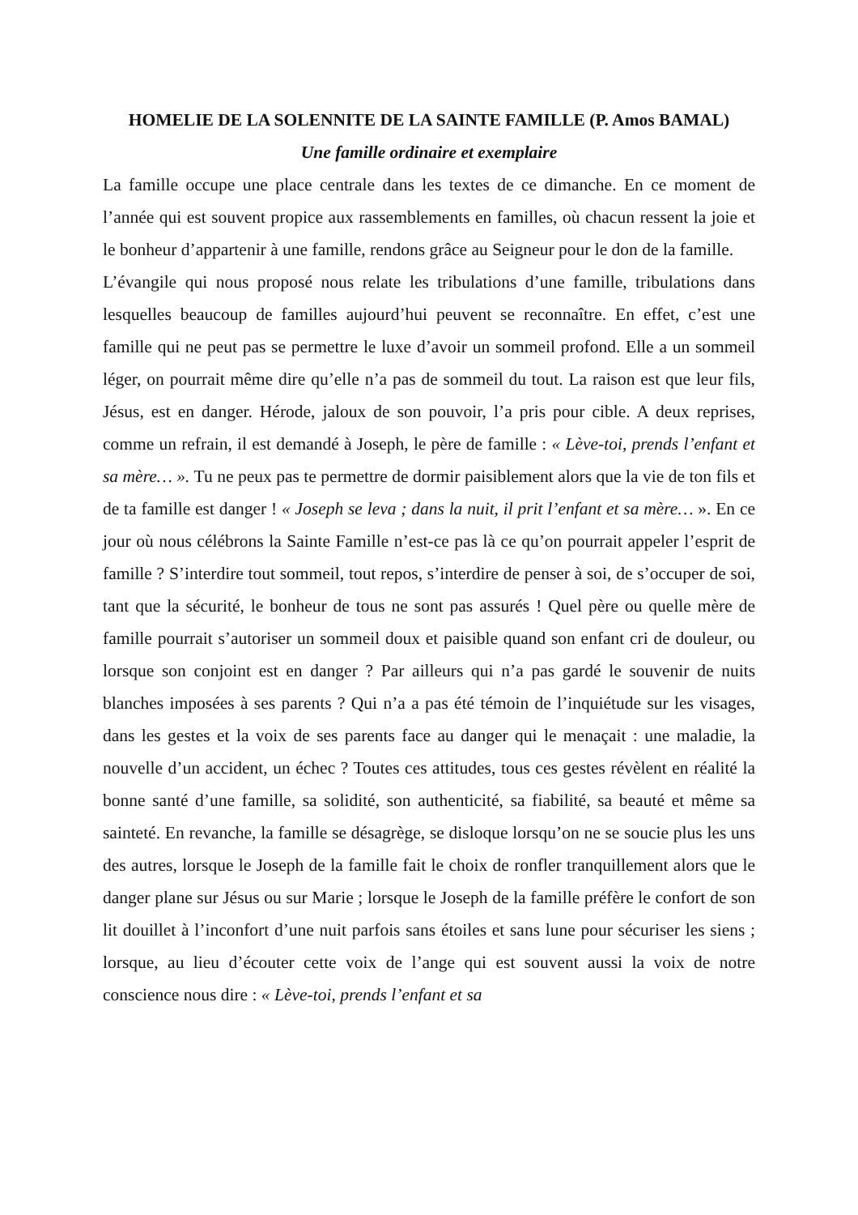HOMELIE DE LA SOLENNITE DE LA SAINTE FAMILLE (P. Amos BAMAL)
Une famille ordinaire et exemplaire
La famille occupe une place centrale dans les textes de ce dimanche. En ce moment de l’année qui est souvent propice aux rassemblements en familles, où chacun ressent la joie et le bonheur d’appartenir à une famille, rendons grâce au Seigneur pour le don de la famille.
L’évangile qui nous proposé nous relate les tribulations d’une famille, tribulations dans lesquelles beaucoup de familles aujourd’hui peuvent se reconnaître. En effet, c’est une famille qui ne peut pas se permettre le luxe d’avoir un sommeil profond. Elle a un sommeil léger, on pourrait même dire qu’elle n’a pas de sommeil du tout. La raison est que leur fils, Jésus, est en danger. Hérode, jaloux de son pouvoir, l’a pris pour cible. A deux reprises, comme un refrain, il est demandé à Joseph, le père de famille : « Lève-toi, prends l’enfant et sa mère… ». Tu ne peux pas te permettre de dormir paisiblement alors que la vie de ton fils et de ta famille est danger ! « Joseph se leva ; dans la nuit, il prit l’enfant et sa mère… ». En ce jour où nous célébrons la Sainte Famille n’est-ce pas là ce qu’on pourrait appeler l’esprit de famille ? S’interdire tout sommeil, tout repos, s’interdire de penser à soi, de s’occuper de soi, tant que la sécurité, le bonheur de tous ne sont pas assurés ! Quel père ou quelle mère de famille pourrait s’autoriser un sommeil doux et paisible quand son enfant cri de douleur, ou lorsque son conjoint est en danger ? Par ailleurs qui n’a pas gardé le souvenir de nuits blanches imposées à ses parents ? Qui n’a a pas été témoin de l’inquiétude sur les visages, dans les gestes et la voix de ses parents face au danger qui le menaçait : une maladie, la nouvelle d’un accident, un échec ? Toutes ces attitudes, tous ces gestes révèlent en réalité la bonne santé d’une famille, sa solidité, son authenticité, sa fiabilité, sa beauté et même sa sainteté. En revanche, la famille se désagrège, se disloque lorsqu’on ne se soucie plus les uns des autres, lorsque le Joseph de la famille fait le choix de ronfler tranquillement alors que le danger plane sur Jésus ou sur Marie ; lorsque le Joseph de la famille préfère le confort de son lit douillet à l’inconfort d’une nuit parfois sans étoiles et sans lune pour sécuriser les siens ; lorsque, au lieu d’écouter cette voix de l’ange qui est souvent aussi la voix de notre conscience nous dire : « Lève-toi, prends l’enfant et sa